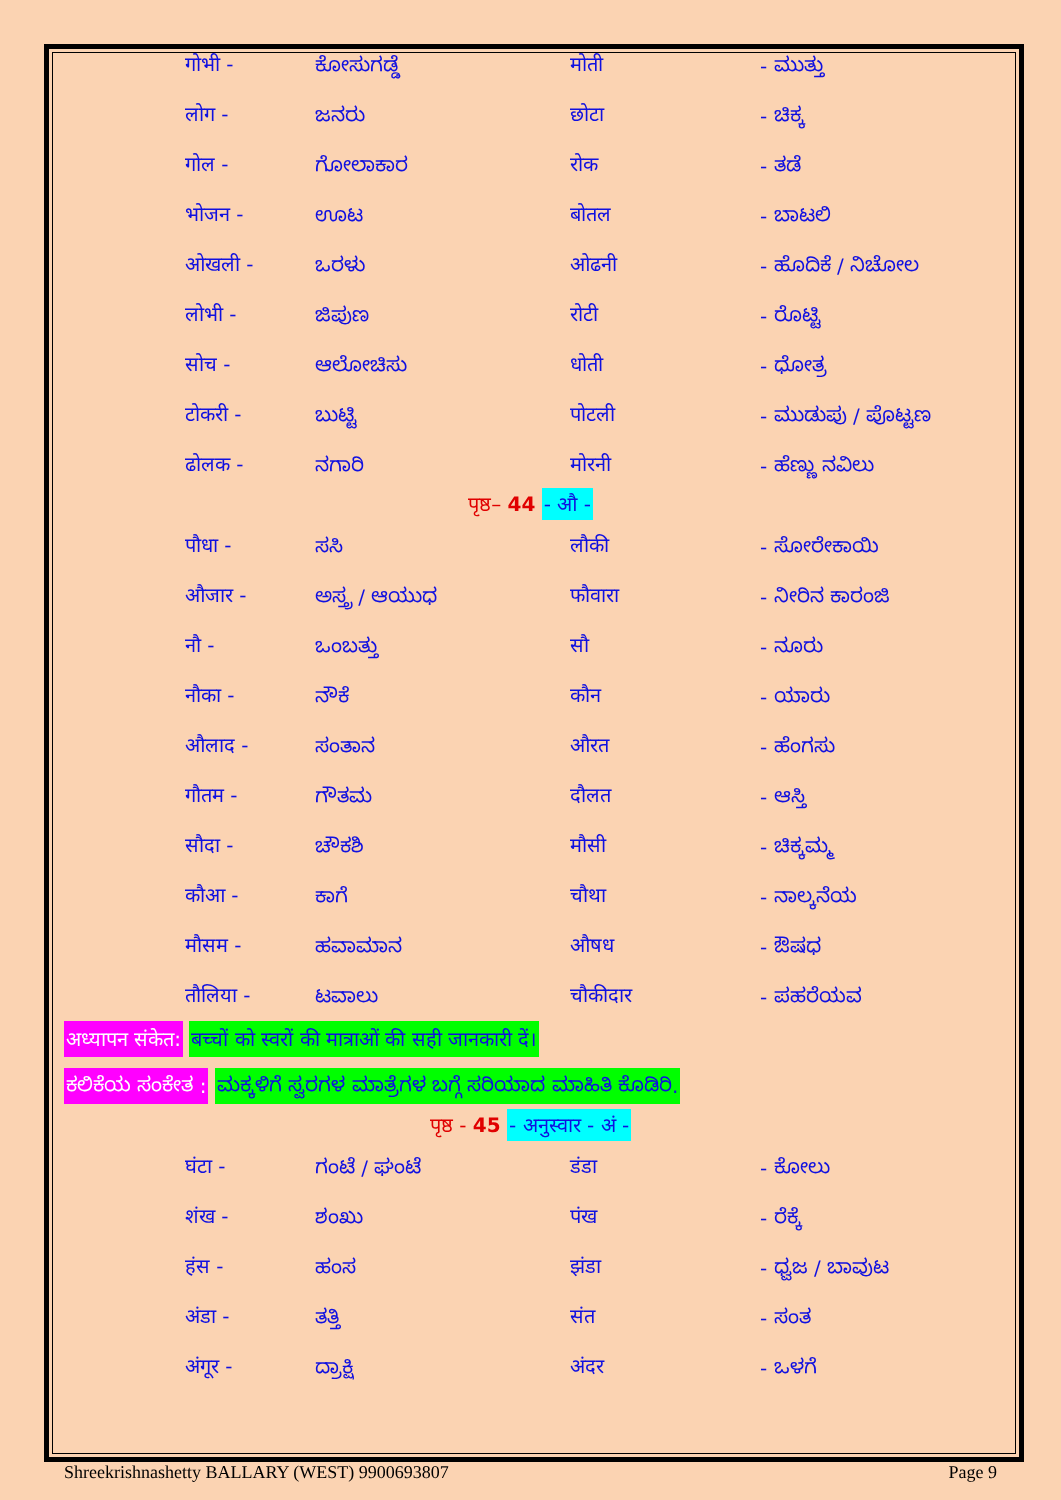| गोभी - | ಕೋಸುಗಡ್ಡೆ | मोती | - ಮುತ್ತು |
| लोग - | ಜನರು | छोटा | - ಚಿಕ್ಕ |
| गोल - | ಗೋಲಾಕಾರ | रोक | - ತಡೆ |
| भोजन - | ಊಟ | बोतल | - ಬಾಟಲಿ |
| ओखली - | ಒರಳು | ओढनी | - ಹೊದಿಕೆ / ನಿಚೋಲ |
| लोभी - | ಜಿಪುಣ | रोटी | - ರೊಟ್ಟಿ |
| सोच - | ಆಲೋಚಿಸು | धोती | - ಧೋತ್ರ |
| टोकरी - | ಬುಟ್ಟಿ | पोटली | - ಮುಡುಪು / ಪೊಟ್ಟಣ |
| ढोलक - | ನಗಾರಿ | मोरनी | - ಹೆಣ್ಣು ನವಿಲು |
पृष्ठ– 44 - औ -
| पौधा - | ಸಸಿ | लौकी | - ಸೋರೇಕಾಯಿ |
| औजार - | ಅಸ್ತ್ರ / ಆಯುಧ | फौवारा | - ನೀರಿನ ಕಾರಂಜಿ |
| नौ - | ಒಂಬತ್ತು | सौ | - ನೂರು |
| नौका - | ನೌಕೆ | कौन | - ಯಾರು |
| औलाद - | ಸಂತಾನ | औरत | - ಹೆಂಗಸು |
| गौतम - | ಗೌತಮ | दौलत | - ಆಸ್ತಿ |
| सौदा - | ಚೌಕಶಿ | मौसी | - ಚಿಕ್ಕಮ್ಮ |
| कौआ - | ಕಾಗೆ | चौथा | - ನಾಲ್ಕನೆಯ |
| मौसम - | ಹವಾಮಾನ | औषध | - ಔಷಧ |
| तौलिया - | ಟವಾಲು | चौकीदार | - ಪಹರೆಯವ |
अध्यापन संकेत: बच्चों को स्वरों की मात्राओं की सही जानकारी दें।
ಕಲಿಕೆಯ ಸಂಕೇತ : ಮಕ್ಕಳಿಗೆ ಸ್ವರಗಳ ಮಾತ್ರೆಗಳ ಬಗ್ಗೆ ಸರಿಯಾದ ಮಾಹಿತಿ ಕೊಡಿರಿ.
पृष्ठ - 45 - अनुस्वार - अं -
| घंटा - | ಗಂಟೆ / ಘಂಟೆ | डंडा | - ಕೋಲು |
| शंख - | ಶಂಖು | पंख | - ರೆಕ್ಕೆ |
| हंस - | ಹಂಸ | झंडा | - ಧ್ವಜ / ಬಾವುಟ |
| अंडा - | ತತ್ತಿ | संत | - ಸಂತ |
| अंगूर - | ದ್ರಾಕ್ಷಿ | अंदर | - ಒಳಗೆ |
Shreekrishnashetty BALLARY (WEST) 9900693807 Page 9